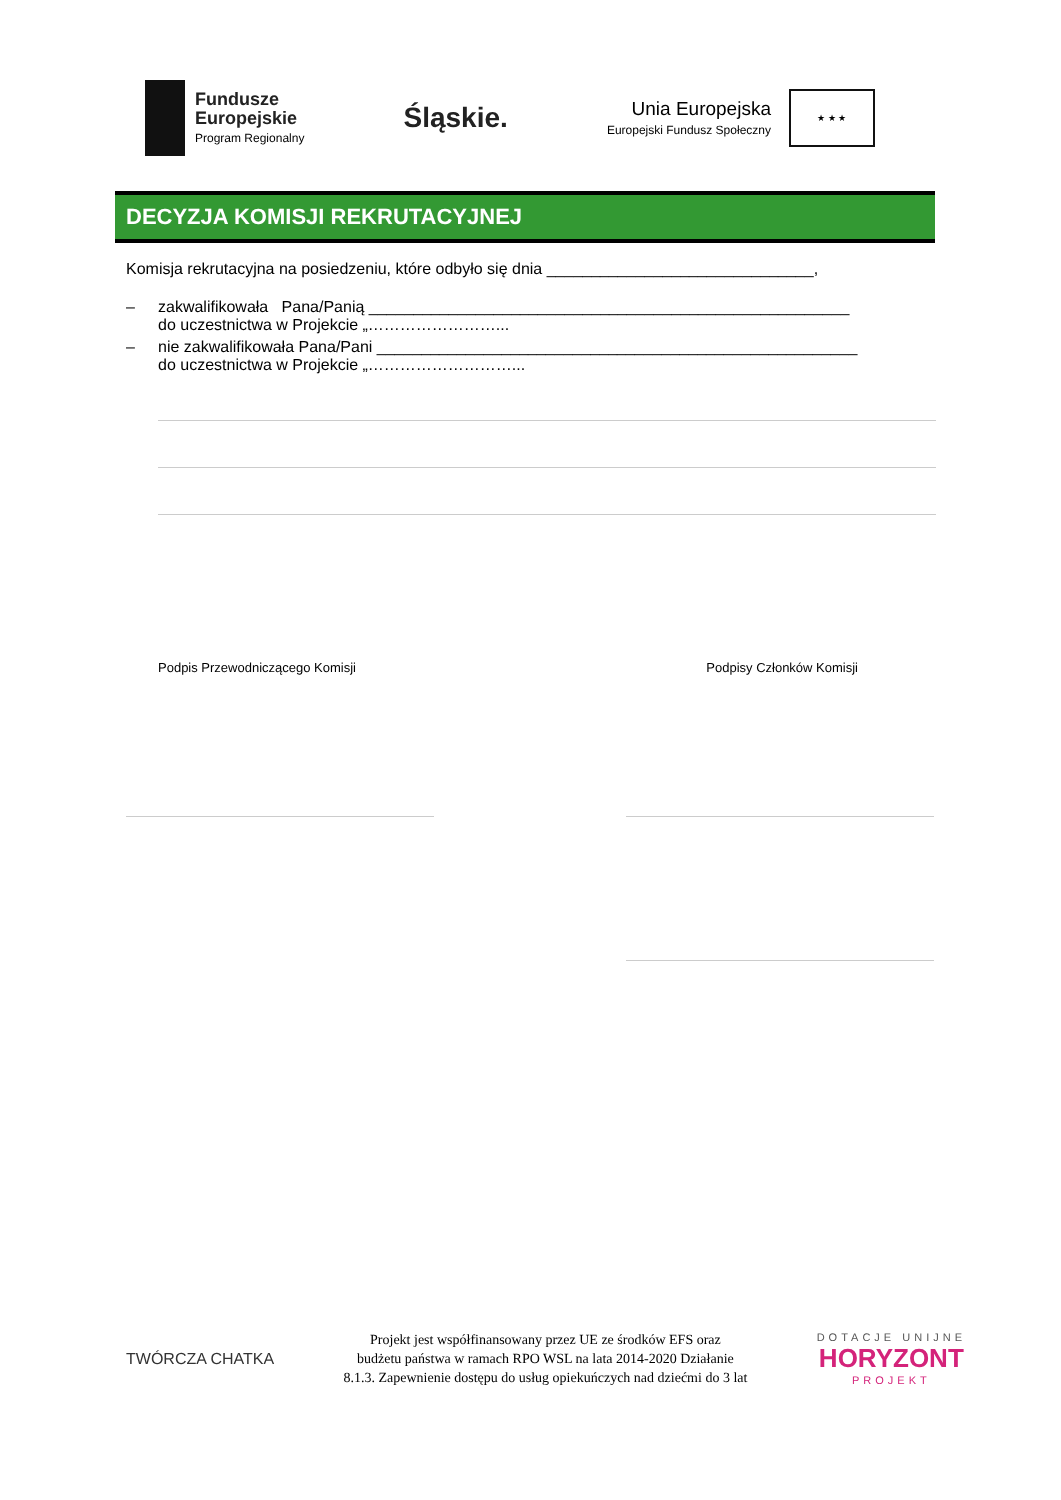Fundusze
Europejskie
Program Regionalny
Śląskie.
Unia Europejska
Europejski Fundusz Społeczny
★ ★ ★
DECYZJA KOMISJI REKRUTACYJNEJ
Komisja rekrutacyjna na posiedzeniu, które odbyło się dnia ______________________________,
– zakwalifikowała Pana/Panią ______________________________________________________
do uczestnictwa w Projekcie „……………………...
– nie zakwalifikowała Pana/Pani ______________________________________________________
do uczestnictwa w Projekcie „………………………...
Podpis Przewodniczącego Komisji Podpisy Członków Komisji
TWÓRCZA CHATKA
Projekt jest współfinansowany przez UE ze środków EFS oraz
budżetu państwa w ramach RPO WSL na lata 2014-2020 Działanie
8.1.3. Zapewnienie dostępu do usług opiekuńczych nad dziećmi do 3 lat
DOTACJE UNIJNE
HORYZONT
PROJEKT